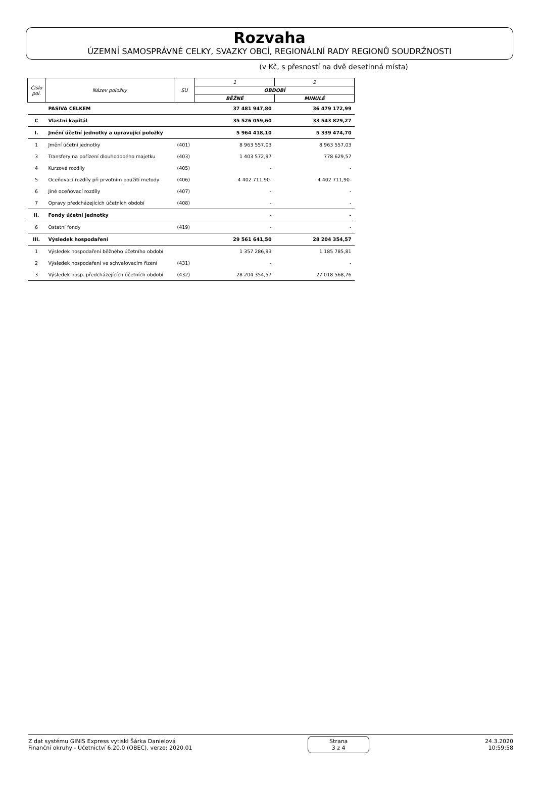Rozvaha
ÚZEMNÍ SAMOSPRÁVNÉ CELKY, SVAZKY OBCÍ, REGIONÁLNÍ RADY REGIONŮ SOUDRŽNOSTI
(v Kč, s přesností na dvě desetinná místa)
| Číslo pol. | Název položky | SU | 1 | 2 |
| --- | --- | --- | --- | --- |
| | | | OBDOBÍ | |
| | | | BĚŽNÉ | MINULÉ |
| | PASIVA CELKEM | | 37 481 947,80 | 36 479 172,99 |
| C | Vlastní kapitál | | 35 526 059,60 | 33 543 829,27 |
| I. | Jmění účetní jednotky a upravující položky | | 5 964 418,10 | 5 339 474,70 |
| 1 | Jmění účetní jednotky | (401) | 8 963 557,03 | 8 963 557,03 |
| 3 | Transfery na pořízení dlouhodobého majetku | (403) | 1 403 572,97 | 778 629,57 |
| 4 | Kurzové rozdíly | (405) | - | - |
| 5 | Oceňovací rozdíly při prvotním použití metody | (406) | 4 402 711,90- | 4 402 711,90- |
| 6 | Jiné oceňovací rozdíly | (407) | - | - |
| 7 | Opravy předcházejících účetních období | (408) | - | - |
| II. | Fondy účetní jednotky | | - | - |
| 6 | Ostatní fondy | (419) | - | - |
| III. | Výsledek hospodaření | | 29 561 641,50 | 28 204 354,57 |
| 1 | Výsledek hospodaření běžného účetního období | | 1 357 286,93 | 1 185 785,81 |
| 2 | Výsledek hospodaření ve schvalovacím řízení | (431) | - | - |
| 3 | Výsledek hosp. předcházejících účetních období | (432) | 28 204 354,57 | 27 018 568,76 |
Z dat systému GINIS Express vytiskl Šárka Danielová
Finanční okruhy - Účetnictví 6.20.0 (OBEC), verze: 2020.01
Strana
3 z 4
24.3.2020
10:59:58